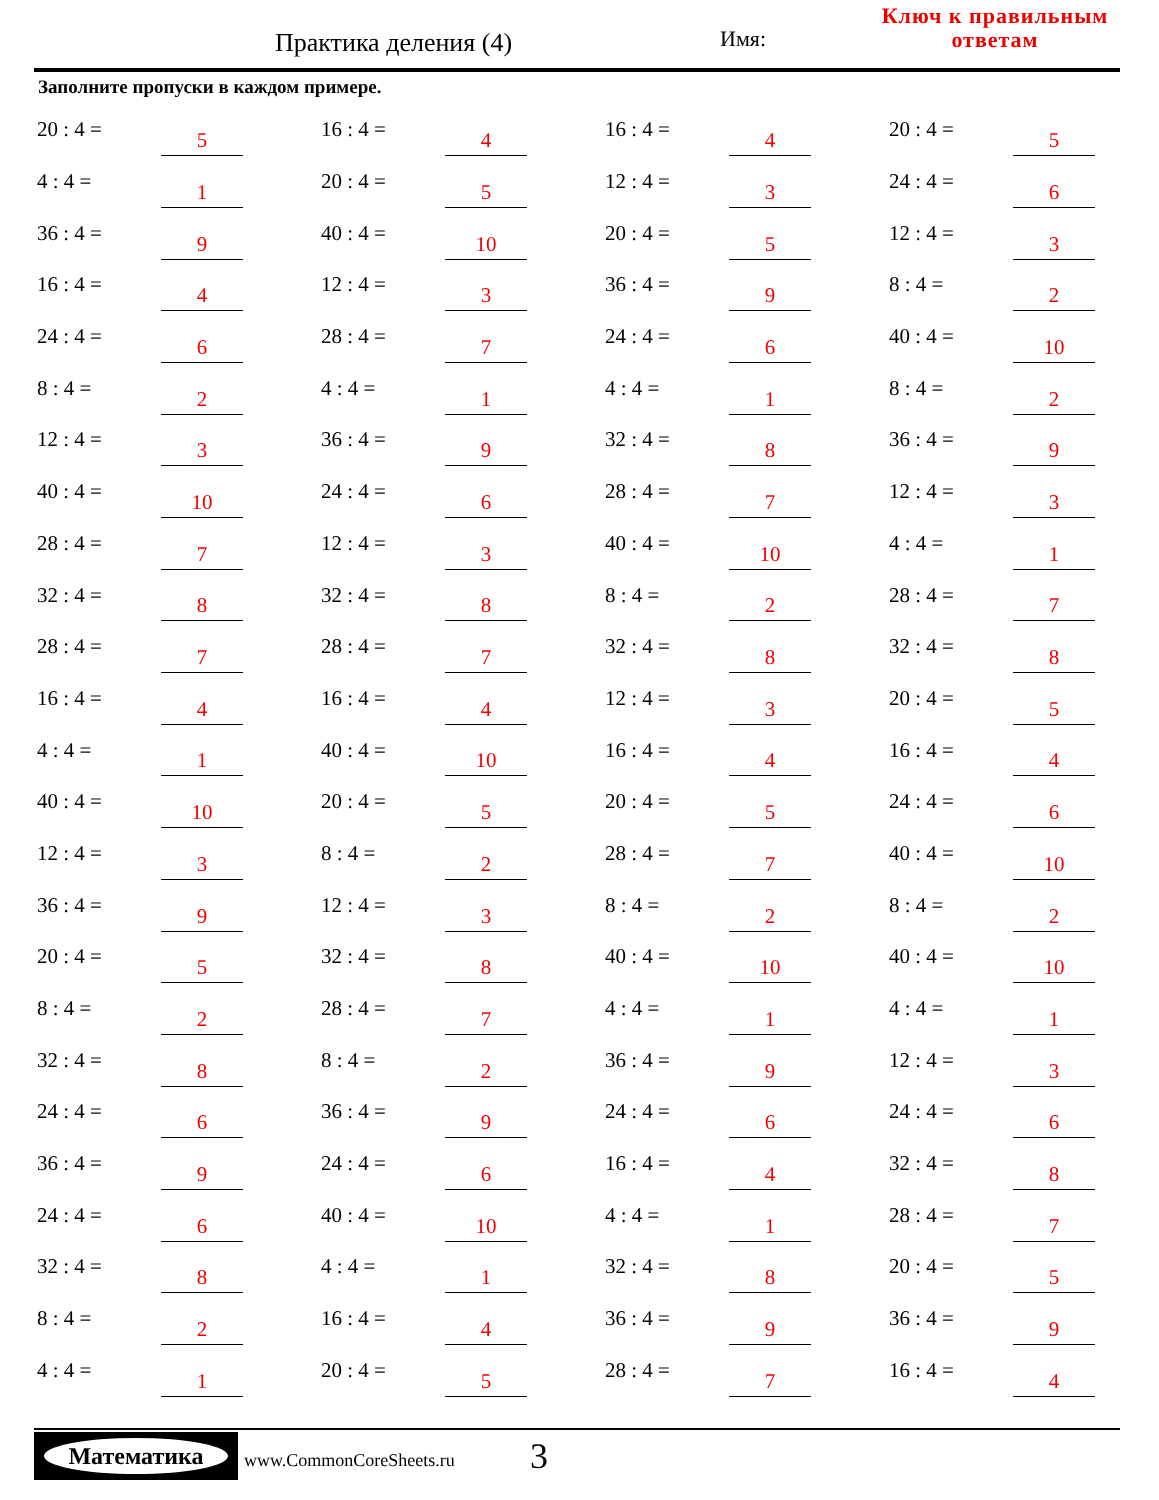Практика деления (4) Имя:
Ключ к правильным
ответам
Заполните пропуски в каждом примере.
| 20 : 4 = | 5 | | 16 : 4 = | 4 | | 16 : 4 = | 4 | | 20 : 4 = | 5 |
| 4 : 4 = | 1 | | 20 : 4 = | 5 | | 12 : 4 = | 3 | | 24 : 4 = | 6 |
| 36 : 4 = | 9 | | 40 : 4 = | 10 | | 20 : 4 = | 5 | | 12 : 4 = | 3 |
| 16 : 4 = | 4 | | 12 : 4 = | 3 | | 36 : 4 = | 9 | | 8 : 4 = | 2 |
| 24 : 4 = | 6 | | 28 : 4 = | 7 | | 24 : 4 = | 6 | | 40 : 4 = | 10 |
| 8 : 4 = | 2 | | 4 : 4 = | 1 | | 4 : 4 = | 1 | | 8 : 4 = | 2 |
| 12 : 4 = | 3 | | 36 : 4 = | 9 | | 32 : 4 = | 8 | | 36 : 4 = | 9 |
| 40 : 4 = | 10 | | 24 : 4 = | 6 | | 28 : 4 = | 7 | | 12 : 4 = | 3 |
| 28 : 4 = | 7 | | 12 : 4 = | 3 | | 40 : 4 = | 10 | | 4 : 4 = | 1 |
| 32 : 4 = | 8 | | 32 : 4 = | 8 | | 8 : 4 = | 2 | | 28 : 4 = | 7 |
| 28 : 4 = | 7 | | 28 : 4 = | 7 | | 32 : 4 = | 8 | | 32 : 4 = | 8 |
| 16 : 4 = | 4 | | 16 : 4 = | 4 | | 12 : 4 = | 3 | | 20 : 4 = | 5 |
| 4 : 4 = | 1 | | 40 : 4 = | 10 | | 16 : 4 = | 4 | | 16 : 4 = | 4 |
| 40 : 4 = | 10 | | 20 : 4 = | 5 | | 20 : 4 = | 5 | | 24 : 4 = | 6 |
| 12 : 4 = | 3 | | 8 : 4 = | 2 | | 28 : 4 = | 7 | | 40 : 4 = | 10 |
| 36 : 4 = | 9 | | 12 : 4 = | 3 | | 8 : 4 = | 2 | | 8 : 4 = | 2 |
| 20 : 4 = | 5 | | 32 : 4 = | 8 | | 40 : 4 = | 10 | | 40 : 4 = | 10 |
| 8 : 4 = | 2 | | 28 : 4 = | 7 | | 4 : 4 = | 1 | | 4 : 4 = | 1 |
| 32 : 4 = | 8 | | 8 : 4 = | 2 | | 36 : 4 = | 9 | | 12 : 4 = | 3 |
| 24 : 4 = | 6 | | 36 : 4 = | 9 | | 24 : 4 = | 6 | | 24 : 4 = | 6 |
| 36 : 4 = | 9 | | 24 : 4 = | 6 | | 16 : 4 = | 4 | | 32 : 4 = | 8 |
| 24 : 4 = | 6 | | 40 : 4 = | 10 | | 4 : 4 = | 1 | | 28 : 4 = | 7 |
| 32 : 4 = | 8 | | 4 : 4 = | 1 | | 32 : 4 = | 8 | | 20 : 4 = | 5 |
| 8 : 4 = | 2 | | 16 : 4 = | 4 | | 36 : 4 = | 9 | | 36 : 4 = | 9 |
| 4 : 4 = | 1 | | 20 : 4 = | 5 | | 28 : 4 = | 7 | | 16 : 4 = | 4 |
Математика
www.CommonCoreSheets.ru 3